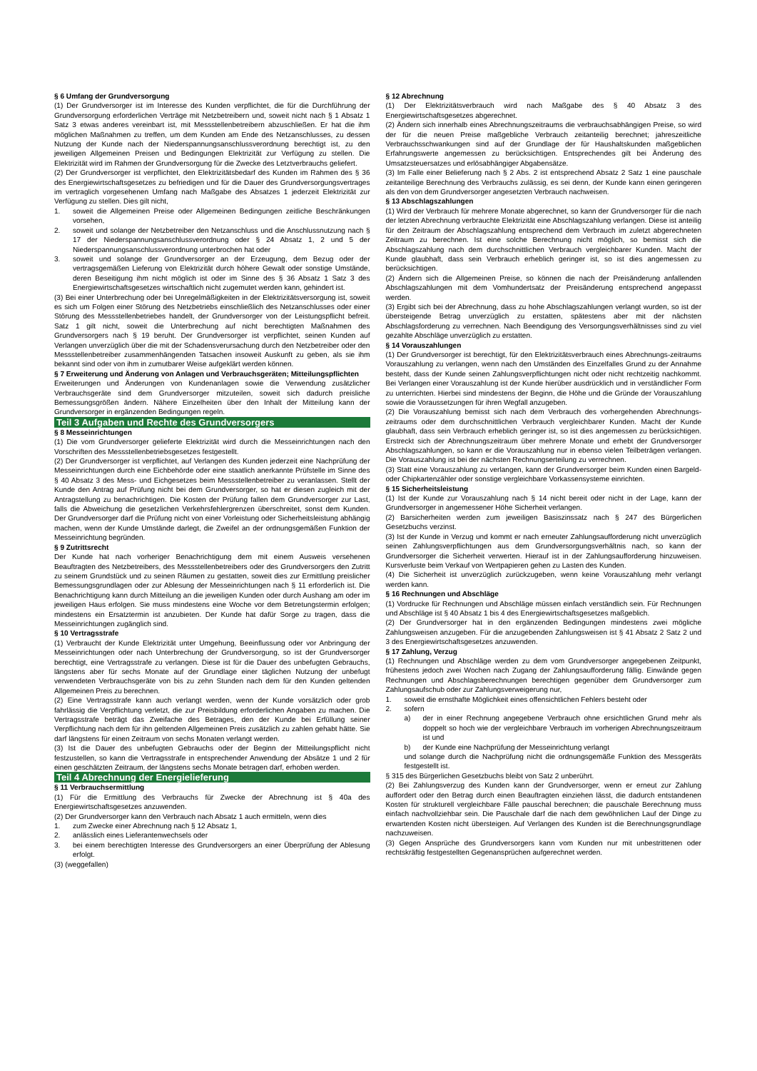§ 6 Umfang der Grundversorgung
(1) Der Grundversorger ist im Interesse des Kunden verpflichtet, die für die Durchführung der Grundversorgung erforderlichen Verträge mit Netzbetreibern und, soweit nicht nach § 1 Absatz 1 Satz 3 etwas anderes vereinbart ist, mit Messstellenbetreibern abzuschließen. Er hat die ihm möglichen Maßnahmen zu treffen, um dem Kunden am Ende des Netzanschlusses, zu dessen Nutzung der Kunde nach der Niederspannungsanschlussverordnung berechtigt ist, zu den jeweiligen Allgemeinen Preisen und Bedingungen Elektrizität zur Verfügung zu stellen. Die Elektrizität wird im Rahmen der Grundversorgung für die Zwecke des Letztverbrauchs geliefert.
(2) Der Grundversorger ist verpflichtet, den Elektrizitätsbedarf des Kunden im Rahmen des § 36 des Energiewirtschaftsgesetzes zu befriedigen und für die Dauer des Grundversorgungsvertrages im vertraglich vorgesehenen Umfang nach Maßgabe des Absatzes 1 jederzeit Elektrizität zur Verfügung zu stellen. Dies gilt nicht,
1. soweit die Allgemeinen Preise oder Allgemeinen Bedingungen zeitliche Beschränkungen vorsehen,
2. soweit und solange der Netzbetreiber den Netzanschluss und die Anschlussnutzung nach § 17 der Niederspannungsanschlussverordnung oder § 24 Absatz 1, 2 und 5 der Niederspannungsanschlussverordnung unterbrochen hat oder
3. soweit und solange der Grundversorger an der Erzeugung, dem Bezug oder der vertragsgemäßen Lieferung von Elektrizität durch höhere Gewalt oder sonstige Umstände, deren Beseitigung ihm nicht möglich ist oder im Sinne des § 36 Absatz 1 Satz 3 des Energiewirtschaftsgesetzes wirtschaftlich nicht zugemutet werden kann, gehindert ist.
(3) Bei einer Unterbrechung oder bei Unregelmäßigkeiten in der Elektrizitätsversorgung ist, soweit es sich um Folgen einer Störung des Netzbetriebs einschließlich des Netzanschlusses oder einer Störung des Messstellenbetriebes handelt, der Grundversorger von der Leistungspflicht befreit. Satz 1 gilt nicht, soweit die Unterbrechung auf nicht berechtigten Maßnahmen des Grundversorgers nach § 19 beruht. Der Grundversorger ist verpflichtet, seinen Kunden auf Verlangen unverzüglich über die mit der Schadensverursachung durch den Netzbetreiber oder den Messstellenbetreiber zusammenhängenden Tatsachen insoweit Auskunft zu geben, als sie ihm bekannt sind oder von ihm in zumutbarer Weise aufgeklärt werden können.
§ 7 Erweiterung und Änderung von Anlagen und Verbrauchsgeräten; Mitteilungspflichten
Erweiterungen und Änderungen von Kundenanlagen sowie die Verwendung zusätzlicher Verbrauchsgeräte sind dem Grundversorger mitzuteilen, soweit sich dadurch preisliche Bemessungsgrößen ändern. Nähere Einzelheiten über den Inhalt der Mitteilung kann der Grundversorger in ergänzenden Bedingungen regeln.
Teil 3 Aufgaben und Rechte des Grundversorgers
§ 8 Messeinrichtungen
(1) Die vom Grundversorger gelieferte Elektrizität wird durch die Messeinrichtungen nach den Vorschriften des Messstellenbetriebsgesetzes festgestellt.
(2) Der Grundversorger ist verpflichtet, auf Verlangen des Kunden jederzeit eine Nachprüfung der Messeinrichtungen durch eine Eichbehörde oder eine staatlich anerkannte Prüfstelle im Sinne des § 40 Absatz 3 des Mess- und Eichgesetzes beim Messstellenbetreiber zu veranlassen. Stellt der Kunde den Antrag auf Prüfung nicht bei dem Grundversorger, so hat er diesen zugleich mit der Antragstellung zu benachrichtigen. Die Kosten der Prüfung fallen dem Grundversorger zur Last, falls die Abweichung die gesetzlichen Verkehrsfehlergrenzen überschreitet, sonst dem Kunden. Der Grundversorger darf die Prüfung nicht von einer Vorleistung oder Sicherheitsleistung abhängig machen, wenn der Kunde Umstände darlegt, die Zweifel an der ordnungsgemäßen Funktion der Messeinrichtung begründen.
§ 9 Zutrittsrecht
Der Kunde hat nach vorheriger Benachrichtigung dem mit einem Ausweis versehenen Beauftragten des Netzbetreibers, des Messstellenbetreibers oder des Grundversorgers den Zutritt zu seinem Grundstück und zu seinen Räumen zu gestatten, soweit dies zur Ermittlung preislicher Bemessungsgrundlagen oder zur Ablesung der Messeinrichtungen nach § 11 erforderlich ist. Die Benachrichtigung kann durch Mitteilung an die jeweiligen Kunden oder durch Aushang am oder im jeweiligen Haus erfolgen. Sie muss mindestens eine Woche vor dem Betretungstermin erfolgen; mindestens ein Ersatztermin ist anzubieten. Der Kunde hat dafür Sorge zu tragen, dass die Messeinrichtungen zugänglich sind.
§ 10 Vertragsstrafe
(1) Verbraucht der Kunde Elektrizität unter Umgehung, Beeinflussung oder vor Anbringung der Messeinrichtungen oder nach Unterbrechung der Grundversorgung, so ist der Grundversorger berechtigt, eine Vertragsstrafe zu verlangen. Diese ist für die Dauer des unbefugten Gebrauchs, längstens aber für sechs Monate auf der Grundlage einer täglichen Nutzung der unbefugt verwendeten Verbrauchsgeräte von bis zu zehn Stunden nach dem für den Kunden geltenden Allgemeinen Preis zu berechnen.
(2) Eine Vertragsstrafe kann auch verlangt werden, wenn der Kunde vorsätzlich oder grob fahrlässig die Verpflichtung verletzt, die zur Preisbildung erforderlichen Angaben zu machen. Die Vertragsstrafe beträgt das Zweifache des Betrages, den der Kunde bei Erfüllung seiner Verpflichtung nach dem für ihn geltenden Allgemeinen Preis zusätzlich zu zahlen gehabt hätte. Sie darf längstens für einen Zeitraum von sechs Monaten verlangt werden.
(3) Ist die Dauer des unbefugten Gebrauchs oder der Beginn der Mitteilungspflicht nicht festzustellen, so kann die Vertragsstrafe in entsprechender Anwendung der Absätze 1 und 2 für einen geschätzten Zeitraum, der längstens sechs Monate betragen darf, erhoben werden.
Teil 4 Abrechnung der Energielieferung
§ 11 Verbrauchsermittlung
(1) Für die Ermittlung des Verbrauchs für Zwecke der Abrechnung ist § 40a des Energiewirtschaftsgesetzes anzuwenden.
(2) Der Grundversorger kann den Verbrauch nach Absatz 1 auch ermitteln, wenn dies
1. zum Zwecke einer Abrechnung nach § 12 Absatz 1,
2. anlässlich eines Lieferantenwechsels oder
3. bei einem berechtigten Interesse des Grundversorgers an einer Überprüfung der Ablesung erfolgt.
(3) (weggefallen)
§ 12 Abrechnung
(1) Der Elektrizitätsverbrauch wird nach Maßgabe des § 40 Absatz 3 des Energiewirtschaftsgesetzes abgerechnet.
(2) Ändern sich innerhalb eines Abrechnungszeitraums die verbrauchsabhängigen Preise, so wird der für die neuen Preise maßgebliche Verbrauch zeitanteilig berechnet; jahreszeitliche Verbrauchsschwankungen sind auf der Grundlage der für Haushaltskunden maßgeblichen Erfahrungswerte angemessen zu berücksichtigen. Entsprechendes gilt bei Änderung des Umsatzsteuersatzes und erlösabhängiger Abgabensätze.
(3) Im Falle einer Belieferung nach § 2 Abs. 2 ist entsprechend Absatz 2 Satz 1 eine pauschale zeitanteilige Berechnung des Verbrauchs zulässig, es sei denn, der Kunde kann einen geringeren als den von dem Grundversorger angesetzten Verbrauch nachweisen.
§ 13 Abschlagszahlungen
(1) Wird der Verbrauch für mehrere Monate abgerechnet, so kann der Grundversorger für die nach der letzten Abrechnung verbrauchte Elektrizität eine Abschlagszahlung verlangen. Diese ist anteilig für den Zeitraum der Abschlagszahlung entsprechend dem Verbrauch im zuletzt abgerechneten Zeitraum zu berechnen. Ist eine solche Berechnung nicht möglich, so bemisst sich die Abschlagszahlung nach dem durchschnittlichen Verbrauch vergleichbarer Kunden. Macht der Kunde glaubhaft, dass sein Verbrauch erheblich geringer ist, so ist dies angemessen zu berücksichtigen.
(2) Ändern sich die Allgemeinen Preise, so können die nach der Preisänderung anfallenden Abschlagszahlungen mit dem Vomhundertsatz der Preisänderung entsprechend angepasst werden.
(3) Ergibt sich bei der Abrechnung, dass zu hohe Abschlagszahlungen verlangt wurden, so ist der übersteigende Betrag unverzüglich zu erstatten, spätestens aber mit der nächsten Abschlagsforderung zu verrechnen. Nach Beendigung des Versorgungsverhältnisses sind zu viel gezahlte Abschläge unverzüglich zu erstatten.
§ 14 Vorauszahlungen
(1) Der Grundversorger ist berechtigt, für den Elektrizitätsverbrauch eines Abrechnungs-zeitraums Vorauszahlung zu verlangen, wenn nach den Umständen des Einzelfalles Grund zu der Annahme besteht, dass der Kunde seinen Zahlungsverpflichtungen nicht oder nicht rechtzeitig nachkommt. Bei Verlangen einer Vorauszahlung ist der Kunde hierüber ausdrücklich und in verständlicher Form zu unterrichten. Hierbei sind mindestens der Beginn, die Höhe und die Gründe der Vorauszahlung sowie die Voraussetzungen für ihren Wegfall anzugeben.
(2) Die Vorauszahlung bemisst sich nach dem Verbrauch des vorhergehenden Abrechnungs-zeitraums oder dem durchschnittlichen Verbrauch vergleichbarer Kunden. Macht der Kunde glaubhaft, dass sein Verbrauch erheblich geringer ist, so ist dies angemessen zu berücksichtigen. Erstreckt sich der Abrechnungszeitraum über mehrere Monate und erhebt der Grundversorger Abschlagszahlungen, so kann er die Vorauszahlung nur in ebenso vielen Teilbeträgen verlangen. Die Vorauszahlung ist bei der nächsten Rechnungserteilung zu verrechnen.
(3) Statt eine Vorauszahlung zu verlangen, kann der Grundversorger beim Kunden einen Bargeld- oder Chipkartenzähler oder sonstige vergleichbare Vorkassensysteme einrichten.
§ 15 Sicherheitsleistung
(1) Ist der Kunde zur Vorauszahlung nach § 14 nicht bereit oder nicht in der Lage, kann der Grundversorger in angemessener Höhe Sicherheit verlangen.
(2) Barsicherheiten werden zum jeweiligen Basiszinssatz nach § 247 des Bürgerlichen Gesetzbuchs verzinst.
(3) Ist der Kunde in Verzug und kommt er nach erneuter Zahlungsaufforderung nicht unverzüglich seinen Zahlungsverpflichtungen aus dem Grundversorgungsverhältnis nach, so kann der Grundversorger die Sicherheit verwerten. Hierauf ist in der Zahlungsaufforderung hinzuweisen. Kursverluste beim Verkauf von Wertpapieren gehen zu Lasten des Kunden.
(4) Die Sicherheit ist unverzüglich zurückzugeben, wenn keine Vorauszahlung mehr verlangt werden kann.
§ 16 Rechnungen und Abschläge
(1) Vordrucke für Rechnungen und Abschläge müssen einfach verständlich sein. Für Rechnungen und Abschläge ist § 40 Absatz 1 bis 4 des Energiewirtschaftsgesetzes maßgeblich.
(2) Der Grundversorger hat in den ergänzenden Bedingungen mindestens zwei mögliche Zahlungsweisen anzugeben. Für die anzugebenden Zahlungsweisen ist § 41 Absatz 2 Satz 2 und 3 des Energiewirtschaftsgesetzes anzuwenden.
§ 17 Zahlung, Verzug
(1) Rechnungen und Abschläge werden zu dem vom Grundversorger angegebenen Zeitpunkt, frühestens jedoch zwei Wochen nach Zugang der Zahlungsaufforderung fällig. Einwände gegen Rechnungen und Abschlagsberechnungen berechtigen gegenüber dem Grundversorger zum Zahlungsaufschub oder zur Zahlungsverweigerung nur,
1. soweit die ernsthafte Möglichkeit eines offensichtlichen Fehlers besteht oder
2. sofern
a) der in einer Rechnung angegebene Verbrauch ohne ersichtlichen Grund mehr als doppelt so hoch wie der vergleichbare Verbrauch im vorherigen Abrechnungszeitraum ist und
b) der Kunde eine Nachprüfung der Messeinrichtung verlangt
und solange durch die Nachprüfung nicht die ordnungsgemäße Funktion des Messgeräts festgestellt ist.
§ 315 des Bürgerlichen Gesetzbuchs bleibt von Satz 2 unberührt.
(2) Bei Zahlungsverzug des Kunden kann der Grundversorger, wenn er erneut zur Zahlung auffordert oder den Betrag durch einen Beauftragten einziehen lässt, die dadurch entstandenen Kosten für strukturell vergleichbare Fälle pauschal berechnen; die pauschale Berechnung muss einfach nachvollziehbar sein. Die Pauschale darf die nach dem gewöhnlichen Lauf der Dinge zu erwartenden Kosten nicht übersteigen. Auf Verlangen des Kunden ist die Berechnungsgrundlage nachzuweisen.
(3) Gegen Ansprüche des Grundversorgers kann vom Kunden nur mit unbestrittenen oder rechtskräftig festgestellten Gegenansprüchen aufgerechnet werden.